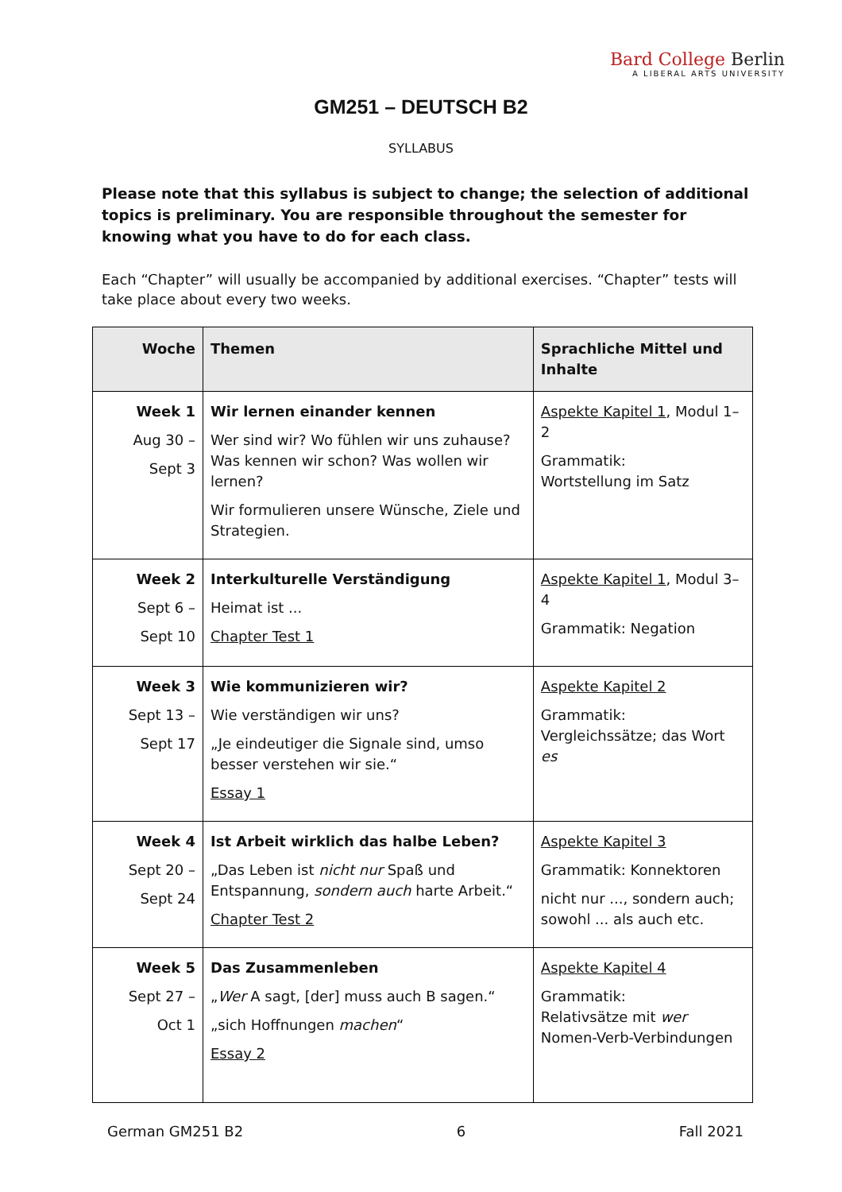Bard College Berlin
A LIBERAL ARTS UNIVERSITY
GM251 – DEUTSCH B2
SYLLABUS
Please note that this syllabus is subject to change; the selection of additional topics is preliminary. You are responsible throughout the semester for knowing what you have to do for each class.
Each “Chapter” will usually be accompanied by additional exercises. “Chapter” tests will take place about every two weeks.
| Woche | Themen | Sprachliche Mittel und Inhalte |
| --- | --- | --- |
| Week 1 Aug 30 – Sept 3 | Wir lernen einander kennen Wer sind wir? Wo fühlen wir uns zuhause? Was kennen wir schon? Was wollen wir lernen? Wir formulieren unsere Wünsche, Ziele und Strategien. | Aspekte Kapitel 1 , Modul 1–2 Grammatik: Wortstellung im Satz |
| Week 2 Sept 6 – Sept 10 | Interkulturelle Verständigung Heimat ist ... Chapter Test 1 | Aspekte Kapitel 1 , Modul 3–4 Grammatik: Negation |
| Week 3 Sept 13 – Sept 17 | Wie kommunizieren wir? Wie verständigen wir uns? „Je eindeutiger die Signale sind, umso besser verstehen wir sie.“ Essay 1 | Aspekte Kapitel 2 Grammatik: Vergleichssätze; das Wort es |
| Week 4 Sept 20 – Sept 24 | Ist Arbeit wirklich das halbe Leben? „Das Leben ist nicht nur Spaß und Entspannung, sondern auch harte Arbeit.“ Chapter Test 2 | Aspekte Kapitel 3 Grammatik: Konnektoren nicht nur ..., sondern auch; sowohl ... als auch etc. |
| Week 5 Sept 27 – Oct 1 | Das Zusammenleben „ Wer A sagt, [der] muss auch B sagen.“ „sich Hoffnungen machen “ Essay 2 | Aspekte Kapitel 4 Grammatik: Relativsätze mit wer Nomen-Verb-Verbindungen |
German GM251 B2 6 Fall 2021